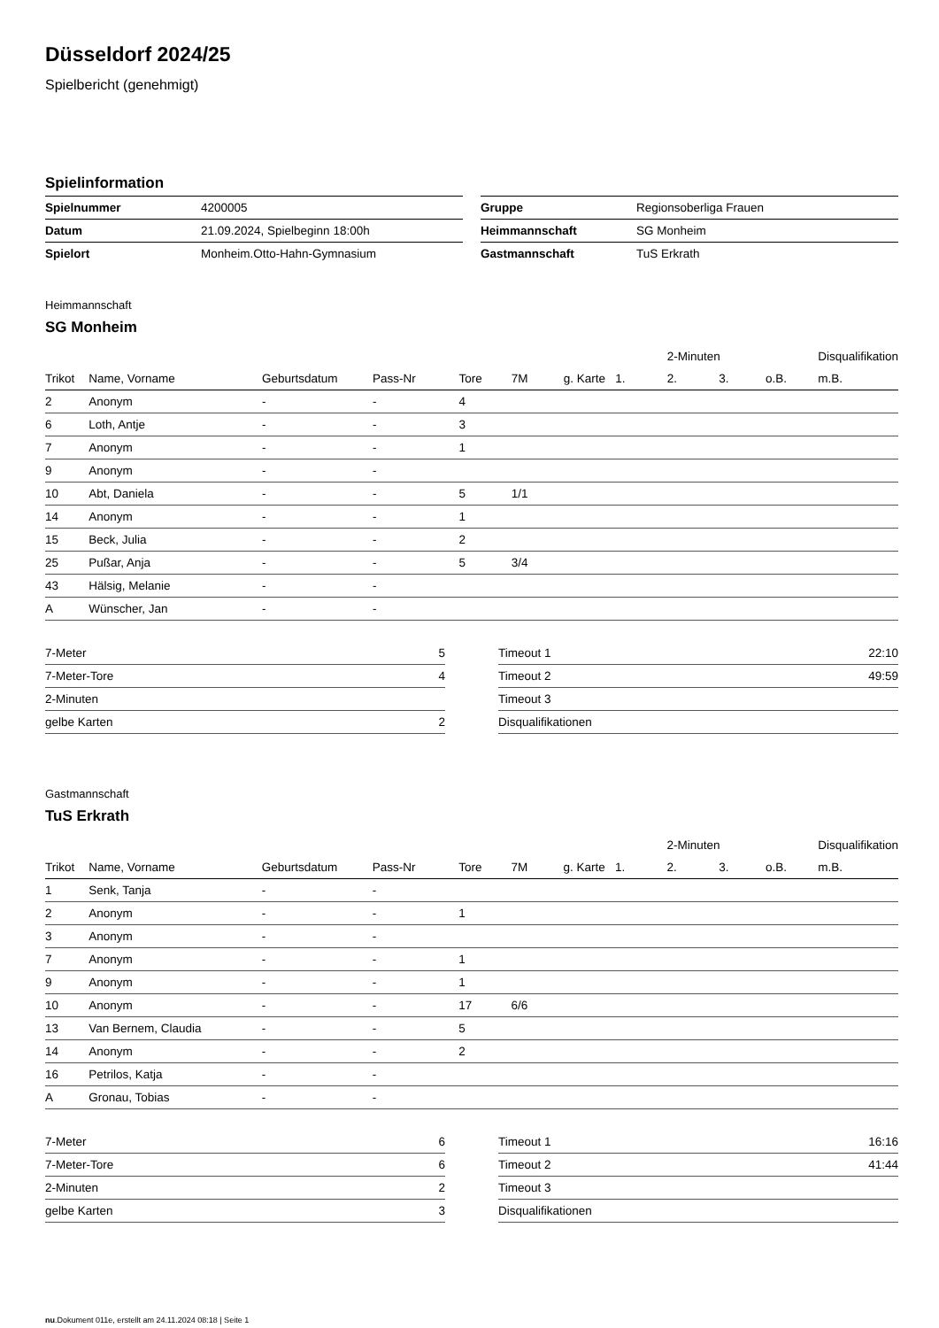Düsseldorf 2024/25
Spielbericht (genehmigt)
Spielinformation
| Spielnummer | 4200005 |
| Datum | 21.09.2024, Spielbeginn 18:00h |
| Spielort | Monheim.Otto-Hahn-Gymnasium |
| Gruppe | Regionsoberliga Frauen |
| Heimmannschaft | SG Monheim |
| Gastmannschaft | TuS Erkrath |
Heimmannschaft
SG Monheim
| | | | | | | | | 2-Minuten | | | Disqualifikation |
| --- | --- | --- | --- | --- | --- | --- | --- | --- | --- | --- | --- |
| Trikot | Name, Vorname | Geburtsdatum | Pass-Nr | Tore | 7M | g. Karte | 1. | 2. | 3. | o.B. | m.B. |
| 2 | Anonym | - | - | 4 | | | | | | | |
| 6 | Loth, Antje | - | - | 3 | | | | | | | |
| 7 | Anonym | - | - | 1 | | | | | | | |
| 9 | Anonym | - | - | | | | | | | | |
| 10 | Abt, Daniela | - | - | 5 | 1/1 | | | | | | |
| 14 | Anonym | - | - | 1 | | | | | | | |
| 15 | Beck, Julia | - | - | 2 | | | | | | | |
| 25 | Pußar, Anja | - | - | 5 | 3/4 | | | | | | |
| 43 | Hälsig, Melanie | - | - | | | | | | | | |
| A | Wünscher, Jan | - | - | | | | | | | | |
| 7-Meter | 5 |
| 7-Meter-Tore | 4 |
| 2-Minuten | |
| gelbe Karten | 2 |
| Timeout 1 | 22:10 |
| Timeout 2 | 49:59 |
| Timeout 3 | |
| Disqualifikationen | |
Gastmannschaft
TuS Erkrath
| | | | | | | | | 2-Minuten | | | Disqualifikation |
| --- | --- | --- | --- | --- | --- | --- | --- | --- | --- | --- | --- |
| Trikot | Name, Vorname | Geburtsdatum | Pass-Nr | Tore | 7M | g. Karte | 1. | 2. | 3. | o.B. | m.B. |
| 1 | Senk, Tanja | - | - | | | | | | | | |
| 2 | Anonym | - | - | 1 | | | | | | | |
| 3 | Anonym | - | - | | | | | | | | |
| 7 | Anonym | - | - | 1 | | | | | | | |
| 9 | Anonym | - | - | 1 | | | | | | | |
| 10 | Anonym | - | - | 17 | 6/6 | | | | | | |
| 13 | Van Bernem, Claudia | - | - | 5 | | | | | | | |
| 14 | Anonym | - | - | 2 | | | | | | | |
| 16 | Petrilos, Katja | - | - | | | | | | | | |
| A | Gronau, Tobias | - | - | | | | | | | | |
| 7-Meter | 6 |
| 7-Meter-Tore | 6 |
| 2-Minuten | 2 |
| gelbe Karten | 3 |
| Timeout 1 | 16:16 |
| Timeout 2 | 41:44 |
| Timeout 3 | |
| Disqualifikationen | |
nu.Dokument 011e, erstellt am 24.11.2024 08:18 | Seite 1